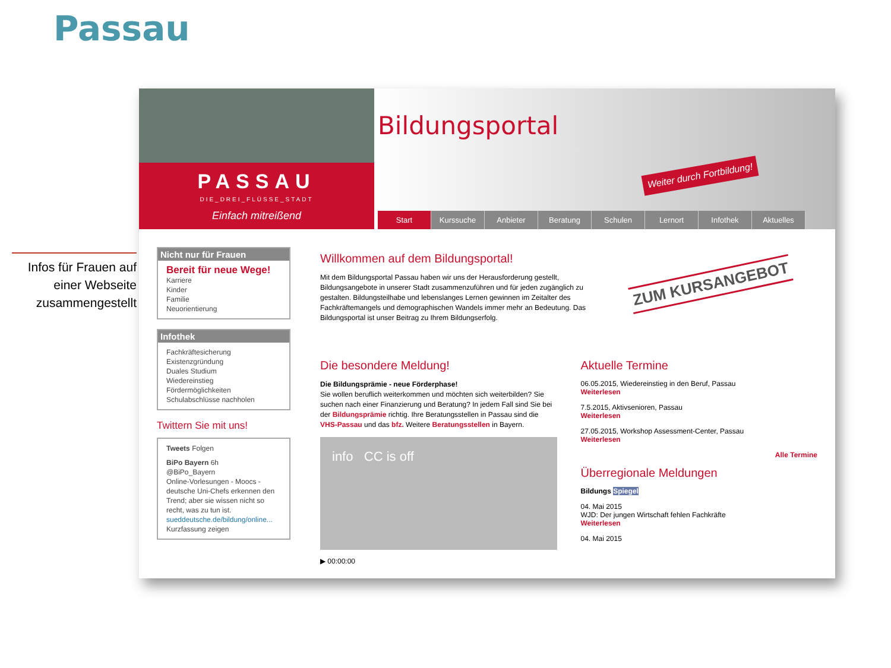Passau
Infos für Frauen auf einer Webseite zusammengestellt
PASSAU
DIE_DREI_FLÜSSE_STADT
Einfach mitreißend
Bildungsportal
Weiter durch Fortbildung!
Start Kurssuche Anbieter Beratung Schulen Lernort Infothek Aktuelles
Nicht nur für Frauen
Bereit für neue Wege!
Karriere
Kinder
Familie
Neuorientierung
Infothek
Fachkräftesicherung
Existenzgründung
Duales Studium
Wiedereinstieg
Fördermöglichkeiten
Schulabschlüsse nachholen
Twittern Sie mit uns!
Tweets Folgen
BiPo Bayern 6h
@BiPo_Bayern
Online-Vorlesungen - Moocs - deutsche Uni-Chefs erkennen den Trend; aber sie wissen nicht so recht, was zu tun ist.
sueddeutsche.de/bildung/online...
Kurzfassung zeigen
Willkommen auf dem Bildungsportal!
Mit dem Bildungsportal Passau haben wir uns der Herausforderung gestellt, Bildungsangebote in unserer Stadt zusammenzuführen und für jeden zugänglich zu gestalten. Bildungsteilhabe und lebenslanges Lernen gewinnen im Zeitalter des Fachkräftemangels und demographischen Wandels immer mehr an Bedeutung. Das Bildungsportal ist unser Beitrag zu Ihrem Bildungserfolg.
ZUM KURSANGEBOT
Die besondere Meldung!
Die Bildungsprämie - neue Förderphase!
Sie wollen beruflich weiterkommen und möchten sich weiterbilden? Sie suchen nach einer Finanzierung und Beratung? In jedem Fall sind Sie bei der Bildungsprämie richtig. Ihre Beratungsstellen in Passau sind die VHS-Passau und das bfz. Weitere Beratungsstellen in Bayern.
info CC is off
▶ 00:00:00
Aktuelle Termine
06.05.2015, Wiedereinstieg in den Beruf, Passau
Weiterlesen
7.5.2015, Aktivsenioren, Passau
Weiterlesen
27.05.2015, Workshop Assessment-Center, Passau
Weiterlesen
Alle Termine
Überregionale Meldungen
Bildungs Spiegel
04. Mai 2015
WJD: Der jungen Wirtschaft fehlen Fachkräfte
Weiterlesen
04. Mai 2015